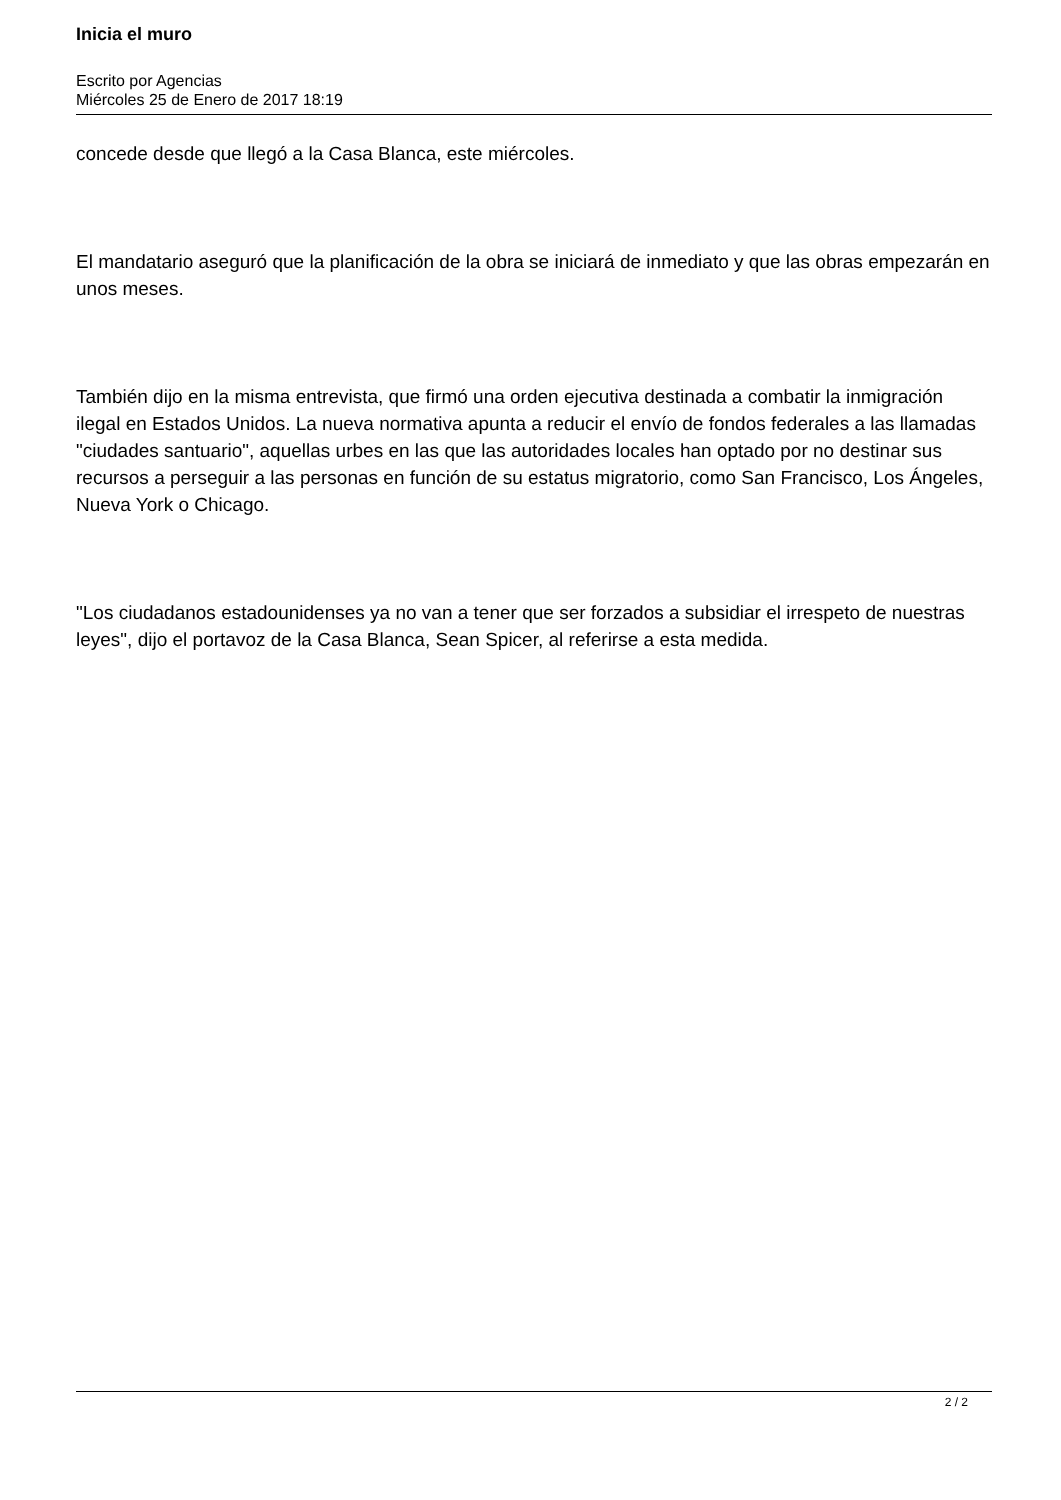Inicia el muro
Escrito por Agencias
Miércoles 25 de Enero de 2017 18:19
concede desde que llegó a la Casa Blanca, este miércoles.
El mandatario aseguró que la planificación de la obra se iniciará de inmediato y que las obras empezarán en unos meses.
También dijo en la misma entrevista, que firmó una orden ejecutiva destinada a combatir la inmigración ilegal en Estados Unidos. La nueva normativa apunta a reducir el envío de fondos federales a las llamadas "ciudades santuario", aquellas urbes en las que las autoridades locales han optado por no destinar sus recursos a perseguir a las personas en función de su estatus migratorio, como San Francisco, Los Ángeles, Nueva York o Chicago.
"Los ciudadanos estadounidenses ya no van a tener que ser forzados a subsidiar el irrespeto de nuestras leyes", dijo el portavoz de la Casa Blanca, Sean Spicer, al referirse a esta medida.
2 / 2